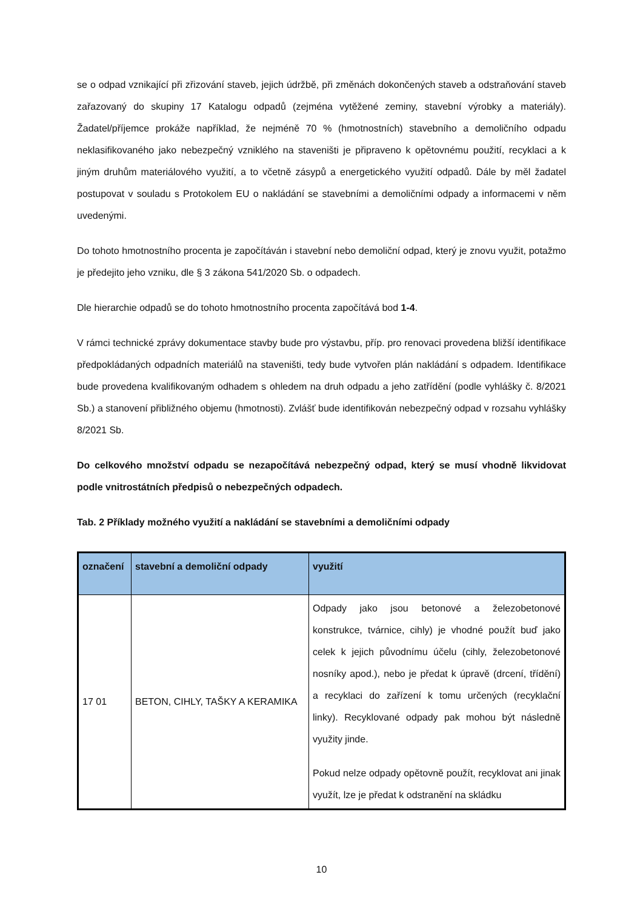se o odpad vznikající při zřizování staveb, jejich údržbě, při změnách dokončených staveb a odstraňování staveb zařazovaný do skupiny 17 Katalogu odpadů (zejména vytěžené zeminy, stavební výrobky a materiály). Žadatel/příjemce prokáže například, že nejméně 70 % (hmotnostních) stavebního a demoličního odpadu neklasifikovaného jako nebezpečný vzniklého na staveništi je připraveno k opětovnému použití, recyklaci a k jiným druhům materiálového využití, a to včetně zásypů a energetického využití odpadů. Dále by měl žadatel postupovat v souladu s Protokolem EU o nakládání se stavebními a demoličními odpady a informacemi v něm uvedenými.
Do tohoto hmotnostního procenta je započítáván i stavební nebo demoliční odpad, který je znovu využit, potažmo je předejito jeho vzniku, dle § 3 zákona 541/2020 Sb. o odpadech.
Dle hierarchie odpadů se do tohoto hmotnostního procenta započítává bod 1-4.
V rámci technické zprávy dokumentace stavby bude pro výstavbu, příp. pro renovaci provedena bližší identifikace předpokládaných odpadních materiálů na staveništi, tedy bude vytvořen plán nakládání s odpadem. Identifikace bude provedena kvalifikovaným odhadem s ohledem na druh odpadu a jeho zatřídění (podle vyhlášky č. 8/2021 Sb.) a stanovení přibližného objemu (hmotnosti). Zvlášť bude identifikován nebezpečný odpad v rozsahu vyhlášky 8/2021 Sb.
Do celkového množství odpadu se nezapočítává nebezpečný odpad, který se musí vhodně likvidovat podle vnitrostátních předpisů o nebezpečných odpadech.
Tab. 2 Příklady možného využití a nakládání se stavebními a demoličními odpady
| označení | stavební a demoliční odpady | využití |
| --- | --- | --- |
| 17 01 | BETON, CIHLY, TAŠKY A KERAMIKA | Odpady jako jsou betonové a železobetonové konstrukce, tvárnice, cihly) je vhodné použít buď jako celek k jejich původnímu účelu (cihly, železobetonové nosníky apod.), nebo je předat k úpravě (drcení, třídění) a recyklaci do zařízení k tomu určených (recyklační linky). Recyklované odpady pak mohou být následně využity jinde. Pokud nelze odpady opětovně použít, recyklovat ani jinak využít, lze je předat k odstranění na skládku |
10